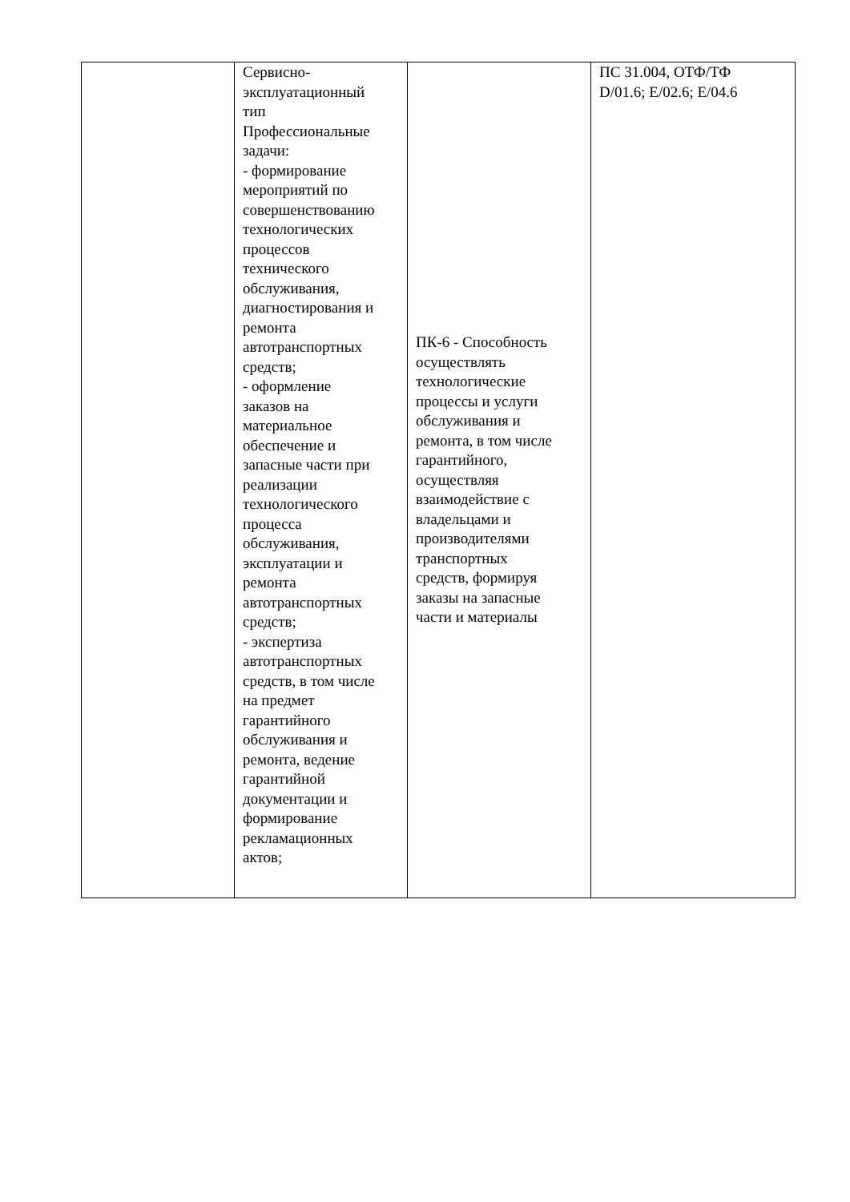| | Сервисно- эксплуатационный тип Профессиональные задачи: - формирование мероприятий по совершенствованию технологических процессов технического обслуживания, диагностирования и ремонта автотранспортных средств; - оформление заказов на материальное обеспечение и запасные части при реализации технологического процесса обслуживания, эксплуатации и ремонта автотранспортных средств; - экспертиза автотранспортных средств, в том числе на предмет гарантийного обслуживания и ремонта, ведение гарантийной документации и формирование рекламационных актов; | ПК-6 - Способность осуществлять технологические процессы и услуги обслуживания и ремонта, в том числе гарантийного, осуществляя взаимодействие с владельцами и производителями транспортных средств, формируя заказы на запасные части и материалы | ПС 31.004, ОТФ/ТФ D/01.6; E/02.6; E/04.6 |